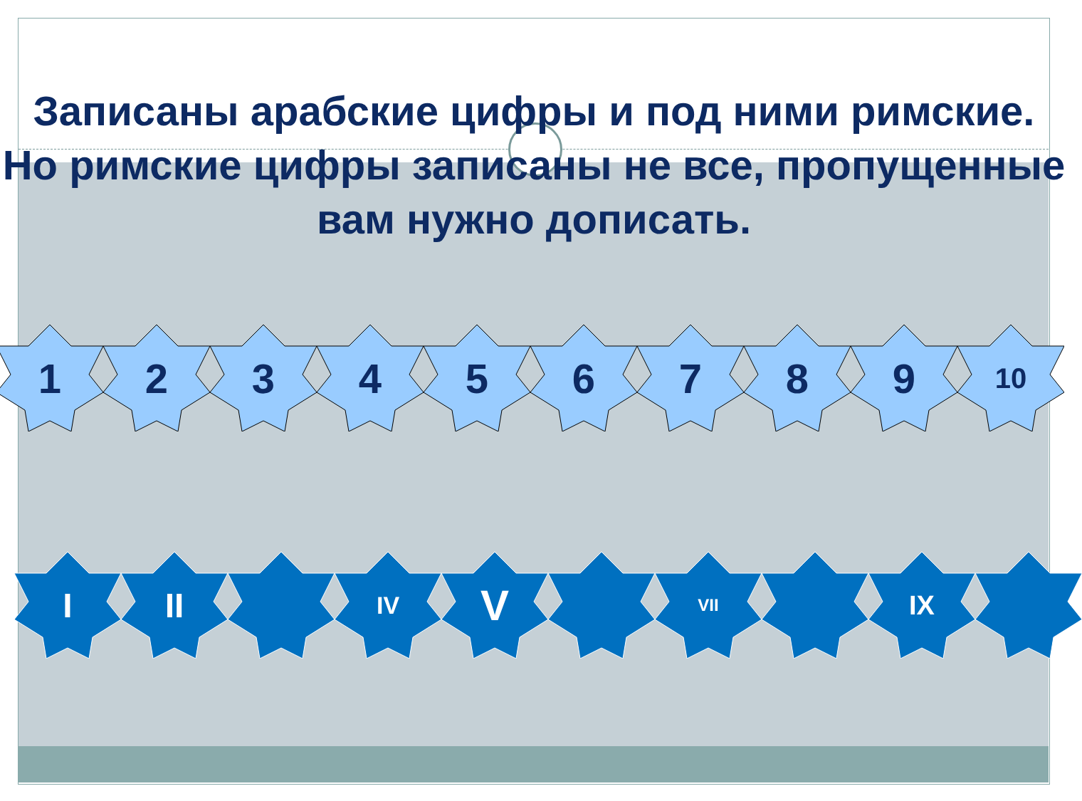Записаны арабские цифры и под ними римские. Но римские цифры записаны не все, пропущенные вам нужно дописать.
1 2 3 4 5 6 7 8 9
10
I II
IV
V
VII
IX